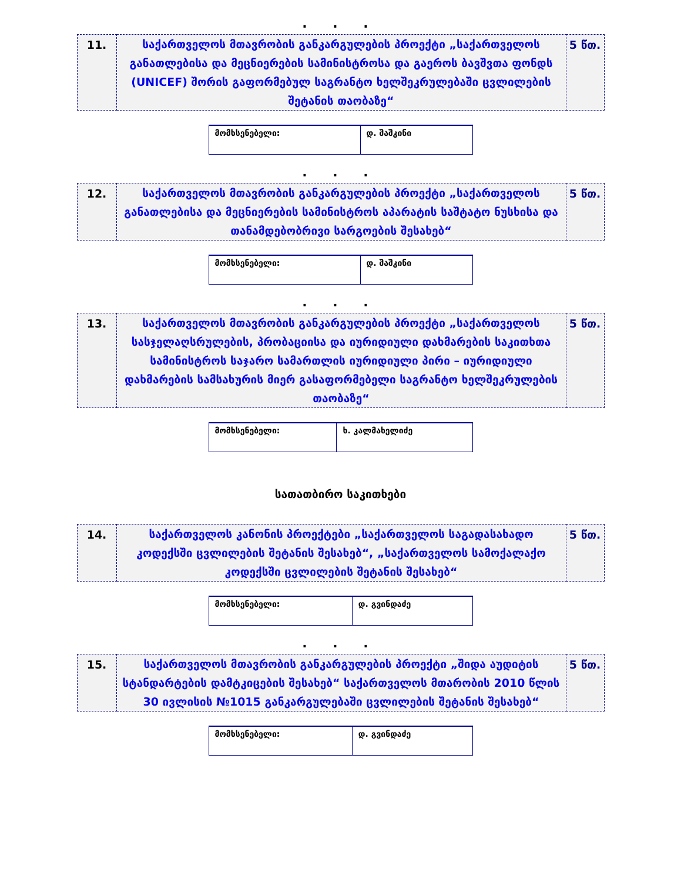. . .
| 11. | საქართველოს მთავრობის განკარგულების პროექტი „საქართველოს განათლებისა და მეცნიერების სამინისტროსა და გაეროს ბავშვთა ფონდს (UNICEF) შორის გაფორმებულ საგრანტო ხელშეკრულებაში ცვლილების შეტანის თაობაზე“ | 5 წთ. |
| მომხსენებელი: | დ. შაშკინი |
. . .
| 12. | საქართველოს მთავრობის განკარგულების პროექტი „საქართველოს განათლებისა და მეცნიერების სამინისტროს აპარატის საშტატო ნუსხისა და თანამდებობრივი სარგოების შესახებ“ | 5 წთ. |
| მომხსენებელი: | დ. შაშკინი |
. . .
| 13. | საქართველოს მთავრობის განკარგულების პროექტი „საქართველოს სასჯელაღსრულების, პრობაციისა და იურიდიული დახმარების საკითხთა სამინისტროს საჯარო სამართლის იურიდიული პირი – იურიდიული დახმარების სამსახურის მიერ გასაფორმებელი საგრანტო ხელშეკრულების თაობაზე“ | 5 წთ. |
| მომხსენებელი: | ხ. კალმახელიძე |
სათათბირო საკითხები
| 14. | საქართველოს კანონის პროექტები „საქართველოს საგადასახადო კოდექსში ცვლილების შეტანის შესახებ“, „საქართველოს სამოქალაქო კოდექსში ცვლილების შეტანის შესახებ“ | 5 წთ. |
| მომხსენებელი: | დ. გვინდაძე |
. . .
| 15. | საქართველოს მთავრობის განკარგულების პროექტი „შიდა აუდიტის სტანდარტების დამტკიცების შესახებ“ საქართველოს მთარობის 2010 წლის 30 ივლისის №1015 განკარგულებაში ცვლილების შეტანის შესახებ“ | 5 წთ. |
| მომხსენებელი: | დ. გვინდაძე |